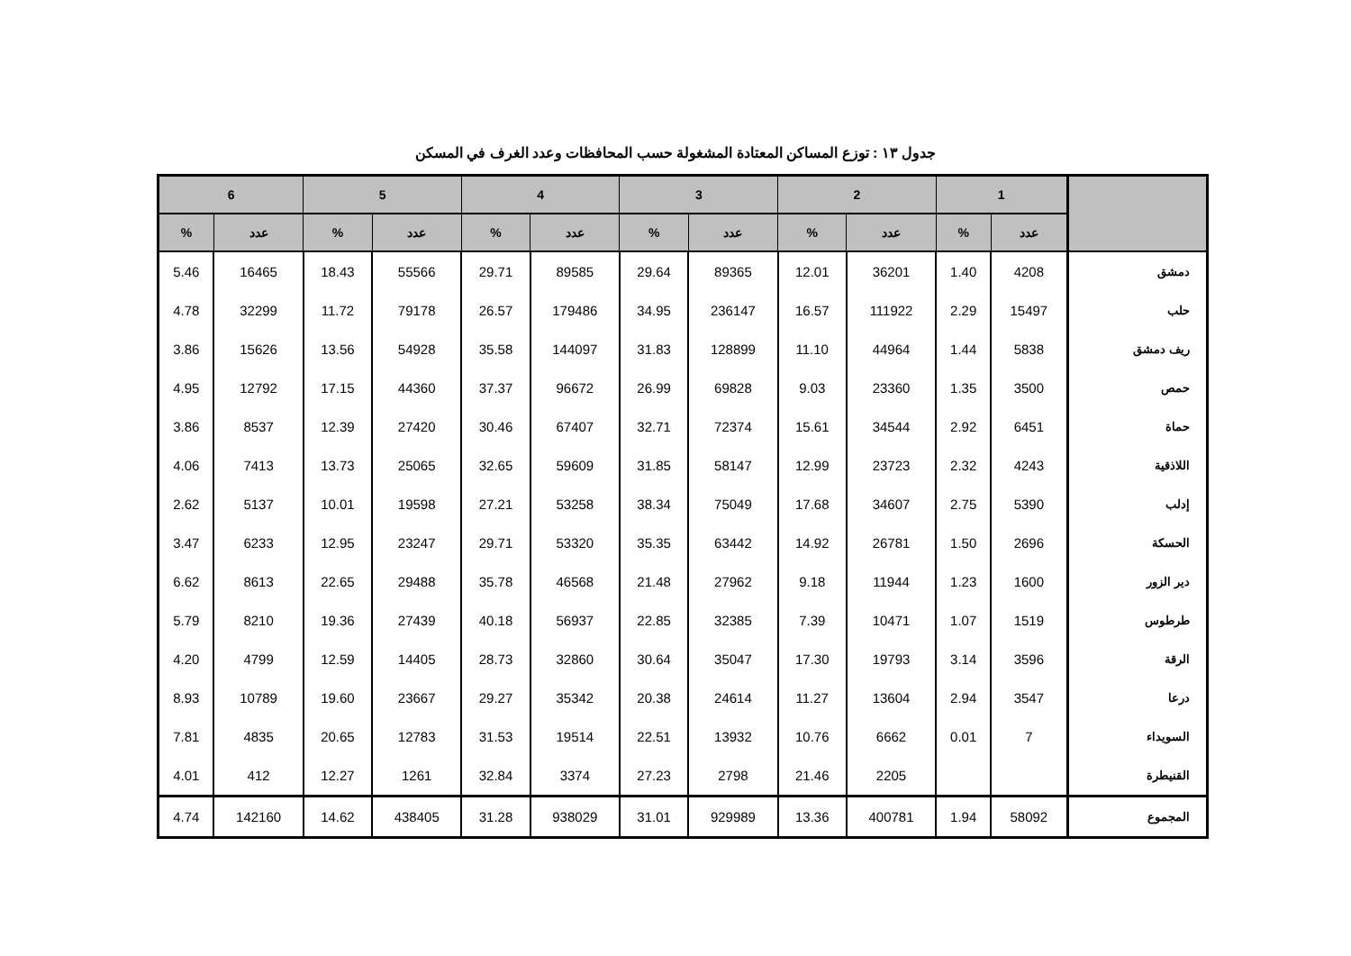جدول ١٣ : توزع المساكن المعتادة المشغولة حسب المحافظات وعدد الغرف في المسكن
| | 1 | | 2 | | 3 | | 4 | | 5 | | 6 | |
| --- | --- | --- | --- | --- | --- | --- | --- | --- | --- | --- | --- | --- |
| | عدد | % | عدد | % | عدد | % | عدد | % | عدد | % | عدد | % |
| دمشق | 4208 | 1.40 | 36201 | 12.01 | 89365 | 29.64 | 89585 | 29.71 | 55566 | 18.43 | 16465 | 5.46 |
| حلب | 15497 | 2.29 | 111922 | 16.57 | 236147 | 34.95 | 179486 | 26.57 | 79178 | 11.72 | 32299 | 4.78 |
| ريف دمشق | 5838 | 1.44 | 44964 | 11.10 | 128899 | 31.83 | 144097 | 35.58 | 54928 | 13.56 | 15626 | 3.86 |
| حمص | 3500 | 1.35 | 23360 | 9.03 | 69828 | 26.99 | 96672 | 37.37 | 44360 | 17.15 | 12792 | 4.95 |
| حماة | 6451 | 2.92 | 34544 | 15.61 | 72374 | 32.71 | 67407 | 30.46 | 27420 | 12.39 | 8537 | 3.86 |
| اللاذقية | 4243 | 2.32 | 23723 | 12.99 | 58147 | 31.85 | 59609 | 32.65 | 25065 | 13.73 | 7413 | 4.06 |
| إدلب | 5390 | 2.75 | 34607 | 17.68 | 75049 | 38.34 | 53258 | 27.21 | 19598 | 10.01 | 5137 | 2.62 |
| الحسكة | 2696 | 1.50 | 26781 | 14.92 | 63442 | 35.35 | 53320 | 29.71 | 23247 | 12.95 | 6233 | 3.47 |
| دير الزور | 1600 | 1.23 | 11944 | 9.18 | 27962 | 21.48 | 46568 | 35.78 | 29488 | 22.65 | 8613 | 6.62 |
| طرطوس | 1519 | 1.07 | 10471 | 7.39 | 32385 | 22.85 | 56937 | 40.18 | 27439 | 19.36 | 8210 | 5.79 |
| الرقة | 3596 | 3.14 | 19793 | 17.30 | 35047 | 30.64 | 32860 | 28.73 | 14405 | 12.59 | 4799 | 4.20 |
| درعا | 3547 | 2.94 | 13604 | 11.27 | 24614 | 20.38 | 35342 | 29.27 | 23667 | 19.60 | 10789 | 8.93 |
| السويداء | 7 | 0.01 | 6662 | 10.76 | 13932 | 22.51 | 19514 | 31.53 | 12783 | 20.65 | 4835 | 7.81 |
| القنيطرة | | | 2205 | 21.46 | 2798 | 27.23 | 3374 | 32.84 | 1261 | 12.27 | 412 | 4.01 |
| المجموع | 58092 | 1.94 | 400781 | 13.36 | 929989 | 31.01 | 938029 | 31.28 | 438405 | 14.62 | 142160 | 4.74 |